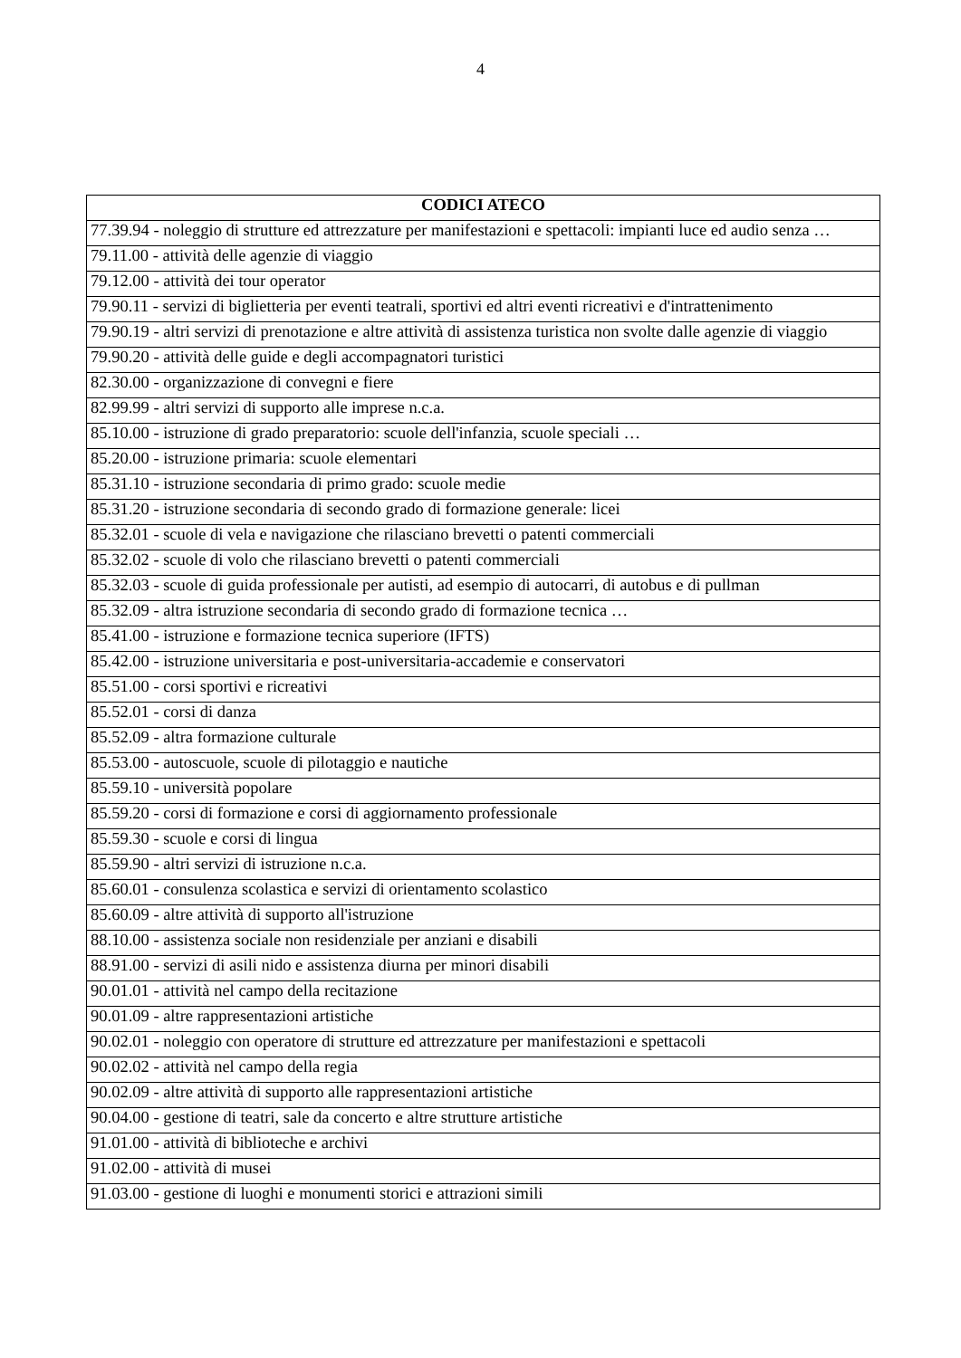4
| CODICI ATECO |
| --- |
| 77.39.94 - noleggio di strutture ed attrezzature per manifestazioni e spettacoli: impianti luce ed audio senza … |
| 79.11.00 - attività delle agenzie di viaggio |
| 79.12.00 - attività dei tour operator |
| 79.90.11 - servizi di biglietteria per eventi teatrali, sportivi ed altri eventi ricreativi e d'intrattenimento |
| 79.90.19 - altri servizi di prenotazione e altre attività di assistenza turistica non svolte dalle agenzie di viaggio |
| 79.90.20 - attività delle guide e degli accompagnatori turistici |
| 82.30.00 - organizzazione di convegni e fiere |
| 82.99.99 - altri servizi di supporto alle imprese n.c.a. |
| 85.10.00 - istruzione di grado preparatorio: scuole dell'infanzia, scuole speciali … |
| 85.20.00 - istruzione primaria: scuole elementari |
| 85.31.10 - istruzione secondaria di primo grado: scuole medie |
| 85.31.20 - istruzione secondaria di secondo grado di formazione generale: licei |
| 85.32.01 - scuole di vela e navigazione che rilasciano brevetti o patenti commerciali |
| 85.32.02 - scuole di volo che rilasciano brevetti o patenti commerciali |
| 85.32.03 - scuole di guida professionale per autisti, ad esempio di autocarri, di autobus e di pullman |
| 85.32.09 - altra istruzione secondaria di secondo grado di formazione tecnica … |
| 85.41.00 - istruzione e formazione tecnica superiore (IFTS) |
| 85.42.00 - istruzione universitaria e post-universitaria-accademie e conservatori |
| 85.51.00 - corsi sportivi e ricreativi |
| 85.52.01 - corsi di danza |
| 85.52.09 - altra formazione culturale |
| 85.53.00 - autoscuole, scuole di pilotaggio e nautiche |
| 85.59.10 - università popolare |
| 85.59.20 - corsi di formazione e corsi di aggiornamento professionale |
| 85.59.30 - scuole e corsi di lingua |
| 85.59.90 - altri servizi di istruzione n.c.a. |
| 85.60.01 - consulenza scolastica e servizi di orientamento scolastico |
| 85.60.09 - altre attività di supporto all'istruzione |
| 88.10.00 - assistenza sociale non residenziale per anziani e disabili |
| 88.91.00 - servizi di asili nido e assistenza diurna per minori disabili |
| 90.01.01 - attività nel campo della recitazione |
| 90.01.09 - altre rappresentazioni artistiche |
| 90.02.01 - noleggio con operatore di strutture ed attrezzature per manifestazioni e spettacoli |
| 90.02.02 - attività nel campo della regia |
| 90.02.09 - altre attività di supporto alle rappresentazioni artistiche |
| 90.04.00 - gestione di teatri, sale da concerto e altre strutture artistiche |
| 91.01.00 - attività di biblioteche e archivi |
| 91.02.00 - attività di musei |
| 91.03.00 - gestione di luoghi e monumenti storici e attrazioni simili |